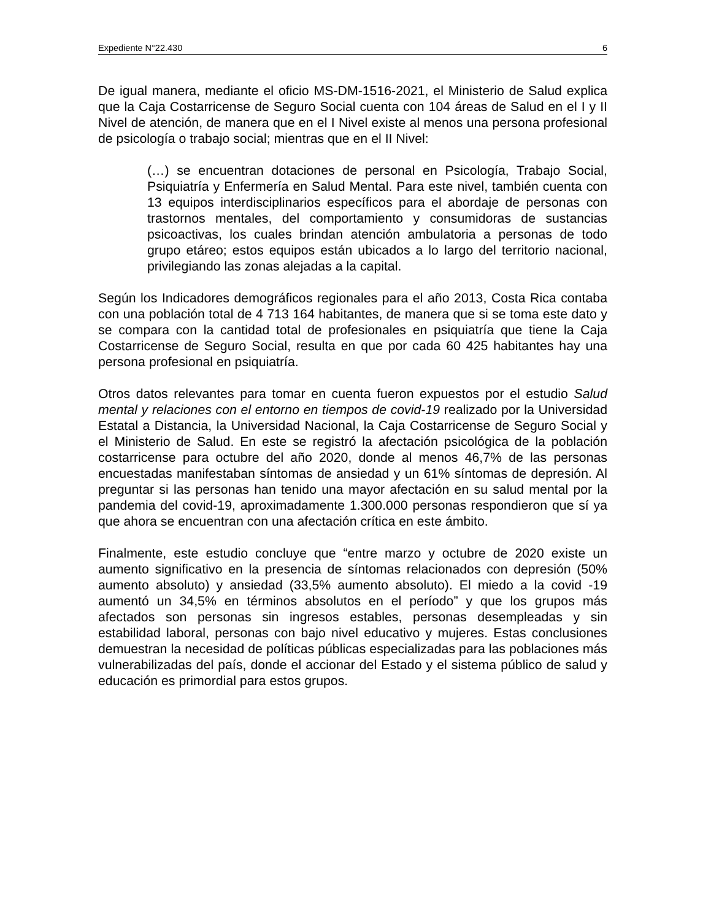Expediente N°22.430 6
De igual manera, mediante el oficio MS-DM-1516-2021, el Ministerio de Salud explica que la Caja Costarricense de Seguro Social cuenta con 104 áreas de Salud en el I y II Nivel de atención, de manera que en el I Nivel existe al menos una persona profesional de psicología o trabajo social; mientras que en el II Nivel:
(…) se encuentran dotaciones de personal en Psicología, Trabajo Social, Psiquiatría y Enfermería en Salud Mental. Para este nivel, también cuenta con 13 equipos interdisciplinarios específicos para el abordaje de personas con trastornos mentales, del comportamiento y consumidoras de sustancias psicoactivas, los cuales brindan atención ambulatoria a personas de todo grupo etáreo; estos equipos están ubicados a lo largo del territorio nacional, privilegiando las zonas alejadas a la capital.
Según los Indicadores demográficos regionales para el año 2013, Costa Rica contaba con una población total de 4 713 164 habitantes, de manera que si se toma este dato y se compara con la cantidad total de profesionales en psiquiatría que tiene la Caja Costarricense de Seguro Social, resulta en que por cada 60 425 habitantes hay una persona profesional en psiquiatría.
Otros datos relevantes para tomar en cuenta fueron expuestos por el estudio Salud mental y relaciones con el entorno en tiempos de covid-19 realizado por la Universidad Estatal a Distancia, la Universidad Nacional, la Caja Costarricense de Seguro Social y el Ministerio de Salud. En este se registró la afectación psicológica de la población costarricense para octubre del año 2020, donde al menos 46,7% de las personas encuestadas manifestaban síntomas de ansiedad y un 61% síntomas de depresión. Al preguntar si las personas han tenido una mayor afectación en su salud mental por la pandemia del covid-19, aproximadamente 1.300.000 personas respondieron que sí ya que ahora se encuentran con una afectación crítica en este ámbito.
Finalmente, este estudio concluye que “entre marzo y octubre de 2020 existe un aumento significativo en la presencia de síntomas relacionados con depresión (50% aumento absoluto) y ansiedad (33,5% aumento absoluto). El miedo a la covid -19 aumentó un 34,5% en términos absolutos en el período” y que los grupos más afectados son personas sin ingresos estables, personas desempleadas y sin estabilidad laboral, personas con bajo nivel educativo y mujeres. Estas conclusiones demuestran la necesidad de políticas públicas especializadas para las poblaciones más vulnerabilizadas del país, donde el accionar del Estado y el sistema público de salud y educación es primordial para estos grupos.